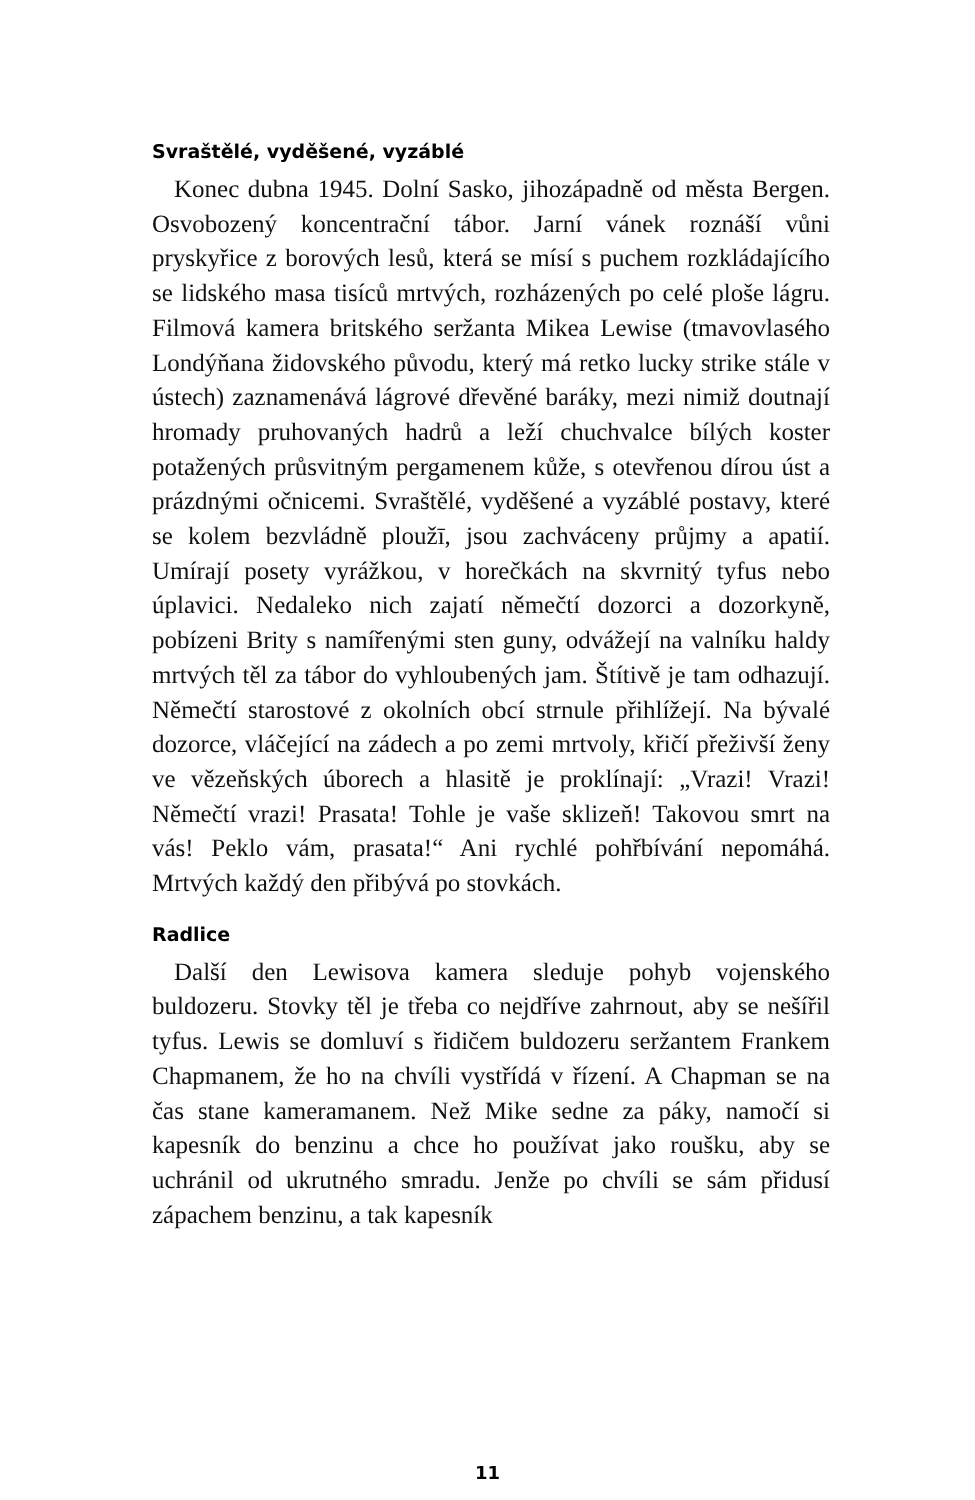Svraštělé, vyděšené, vyzáblé
Konec dubna 1945. Dolní Sasko, jihozápadně od města Bergen. Osvobozený koncentrační tábor. Jarní vánek roznáší vůni pryskyřice z borových lesů, která se mísí s puchem rozkládajícího se lidského masa tisíců mrtvých, rozházených po celé ploše lágru. Filmová kamera britského seržanta Mikea Lewise (tmavovlasého Londýňana židovského původu, který má retko lucky strike stále v ústech) zaznamenává lágrové dřevěné baráky, mezi nimiž doutnají hromady pruhovaných hadrů a leží chuchvalce bílých koster potažených průsvitným pergamenem kůže, s otevřenou dírou úst a prázdnými očnicemi. Svraštělé, vyděšené a vyzáblé postavy, které se kolem bezvládně ploužī, jsou zachváceny průjmy a apatií. Umírají posety vyrážkou, v horečkách na skvrnitý tyfus nebo úplavici. Nedaleko nich zajatí němečtí dozorci a dozorkyně, pobízeni Brity s namířenými sten guny, odvážejí na valníku haldy mrtvých těl za tábor do vyhloubených jam. Štítivě je tam odhazují. Němečtí starostové z okolních obcí strnule přihlížejí. Na bývalé dozorce, vláčející na zádech a po zemi mrtvoly, křičí přeživší ženy ve vězeňských úborech a hlasitě je proklínají: „Vrazi! Vrazi! Němečtí vrazi! Prasata! Tohle je vaše sklizeň! Takovou smrt na vás! Peklo vám, prasata!“ Ani rychlé pohřbívání nepomáhá. Mrtvých každý den přibývá po stovkách.
Radlice
Další den Lewisova kamera sleduje pohyb vojenského buldozeru. Stovky těl je třeba co nejdříve zahrnout, aby se nešířil tyfus. Lewis se domluví s řidičem buldozeru seržantem Frankem Chapmanem, že ho na chvíli vystřídá v řízení. A Chapman se na čas stane kameramanem. Než Mike sedne za páky, namočí si kapesník do benzinu a chce ho používat jako roušku, aby se uchránil od ukrutného smradu. Jenže po chvíli se sám přidusí zápachem benzinu, a tak kapesník
11